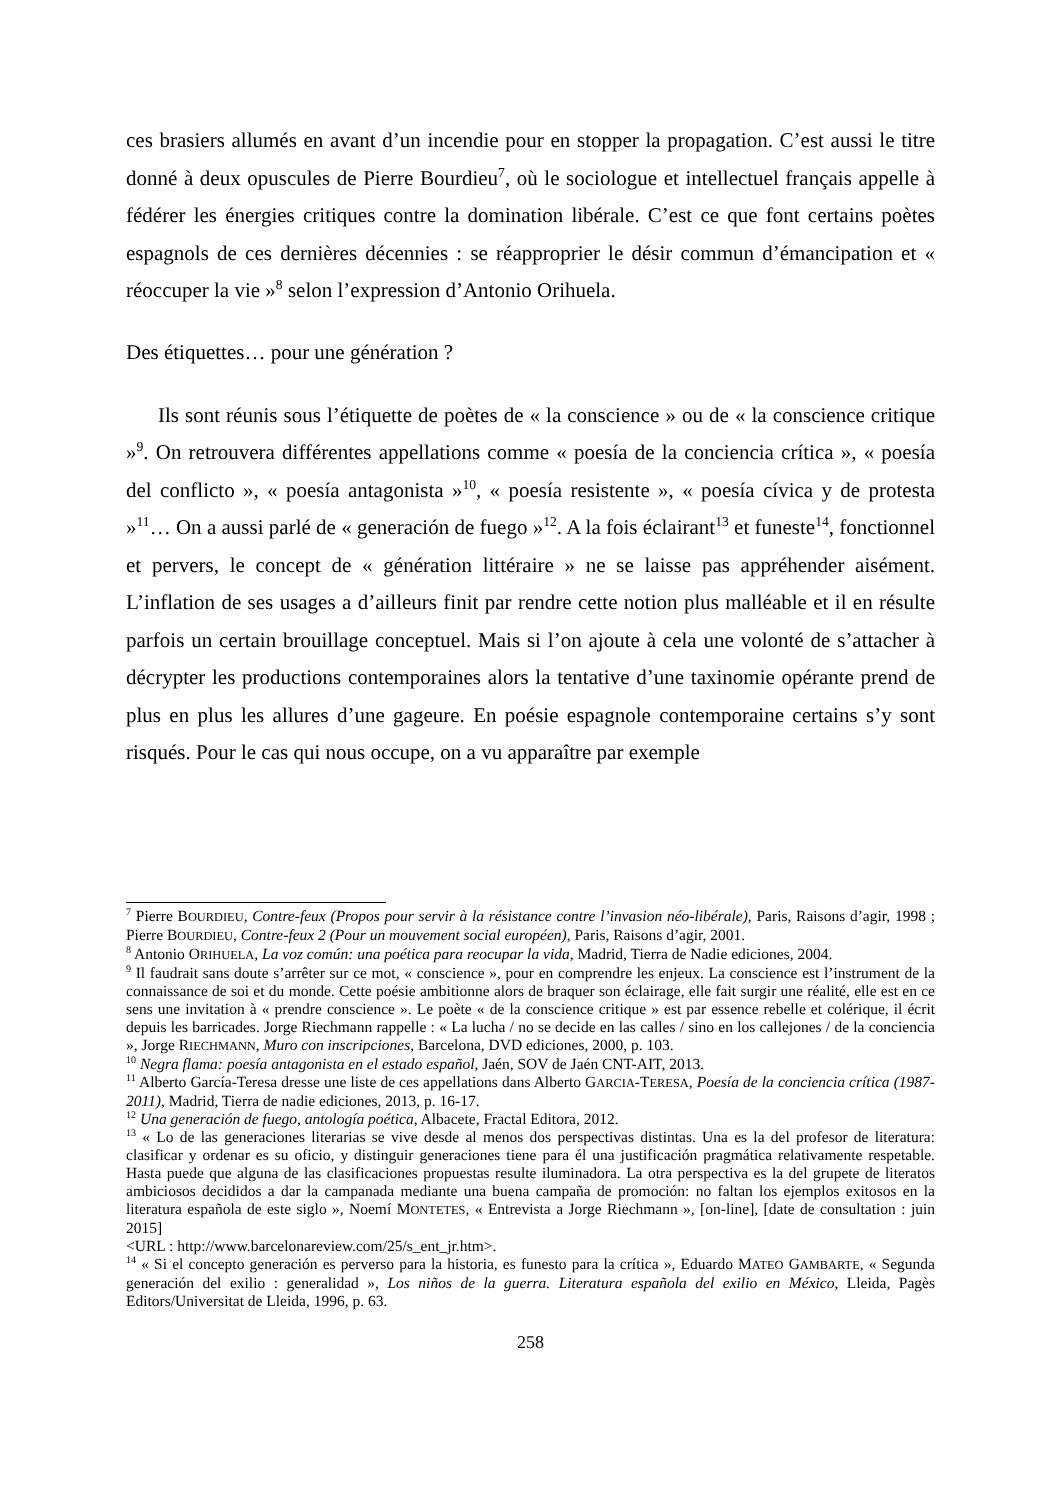ces brasiers allumés en avant d’un incendie pour en stopper la propagation. C’est aussi le titre donné à deux opuscules de Pierre Bourdieu<sup>7</sup>, où le sociologue et intellectuel français appelle à fédérer les énergies critiques contre la domination libérale. C’est ce que font certains poètes espagnols de ces dernières décennies : se réapproprier le désir commun d’émancipation et « réoccuper la vie »<sup>8</sup> selon l’expression d’Antonio Orihuela.
Des étiquettes… pour une génération ?
Ils sont réunis sous l’étiquette de poètes de « la conscience » ou de « la conscience critique »<sup>9</sup>. On retrouvera différentes appellations comme « poesía de la conciencia crítica », « poesía del conflicto », « poesía antagonista »<sup>10</sup>, « poesía resistente », « poesía cívica y de protesta »<sup>11</sup>… On a aussi parlé de « generación de fuego »<sup>12</sup>. A la fois éclairant<sup>13</sup> et funeste<sup>14</sup>, fonctionnel et pervers, le concept de « génération littéraire » ne se laisse pas appréhender aisément. L’inflation de ses usages a d’ailleurs finit par rendre cette notion plus malléable et il en résulte parfois un certain brouillage conceptuel. Mais si l’on ajoute à cela une volonté de s’attacher à décrypter les productions contemporaines alors la tentative d’une taxinomie opérante prend de plus en plus les allures d’une gageure. En poésie espagnole contemporaine certains s’y sont risqués. Pour le cas qui nous occupe, on a vu apparaître par exemple
<sup>7</sup> Pierre BOURDIEU, Contre-feux (Propos pour servir à la résistance contre l’invasion néo-libérale), Paris, Raisons d’agir, 1998 ; Pierre BOURDIEU, Contre-feux 2 (Pour un mouvement social européen), Paris, Raisons d’agir, 2001.
<sup>8</sup> Antonio ORIHUELA, La voz común: una poética para reocupar la vida, Madrid, Tierra de Nadie ediciones, 2004.
<sup>9</sup> Il faudrait sans doute s’arrêter sur ce mot, « conscience », pour en comprendre les enjeux. La conscience est l’instrument de la connaissance de soi et du monde. Cette poésie ambitionne alors de braquer son éclairage, elle fait surgir une réalité, elle est en ce sens une invitation à « prendre conscience ». Le poète « de la conscience critique » est par essence rebelle et colérique, il écrit depuis les barricades. Jorge Riechmann rappelle : « La lucha / no se decide en las calles / sino en los callejones / de la conciencia », Jorge RIECHMANN, Muro con inscripciones, Barcelona, DVD ediciones, 2000, p. 103.
<sup>10</sup> Negra flama: poesía antagonista en el estado español, Jaén, SOV de Jaén CNT-AIT, 2013.
<sup>11</sup> Alberto García-Teresa dresse une liste de ces appellations dans Alberto GARCIA-TERESA, Poesía de la conciencia crítica (1987-2011), Madrid, Tierra de nadie ediciones, 2013, p. 16-17.
<sup>12</sup> Una generación de fuego, antología poética, Albacete, Fractal Editora, 2012.
<sup>13</sup> « Lo de las generaciones literarias se vive desde al menos dos perspectivas distintas. Una es la del profesor de literatura: clasificar y ordenar es su oficio, y distinguir generaciones tiene para él una justificación pragmática relativamente respetable. Hasta puede que alguna de las clasificaciones propuestas resulte iluminadora. La otra perspectiva es la del grupete de literatos ambiciosos decididos a dar la campanada mediante una buena campaña de promoción: no faltan los ejemplos exitosos en la literatura española de este siglo », Noemí MONTETES, « Entrevista a Jorge Riechmann », [on-line], [date de consultation : juin 2015]
<URL : http://www.barcelonareview.com/25/s_ent_jr.htm>.
<sup>14</sup> « Si el concepto generación es perverso para la historia, es funesto para la crítica », Eduardo MATEO GAMBARTE, « Segunda generación del exilio : generalidad », Los niños de la guerra. Literatura española del exilio en México, Lleida, Pagès Editors/Universitat de Lleida, 1996, p. 63.
258